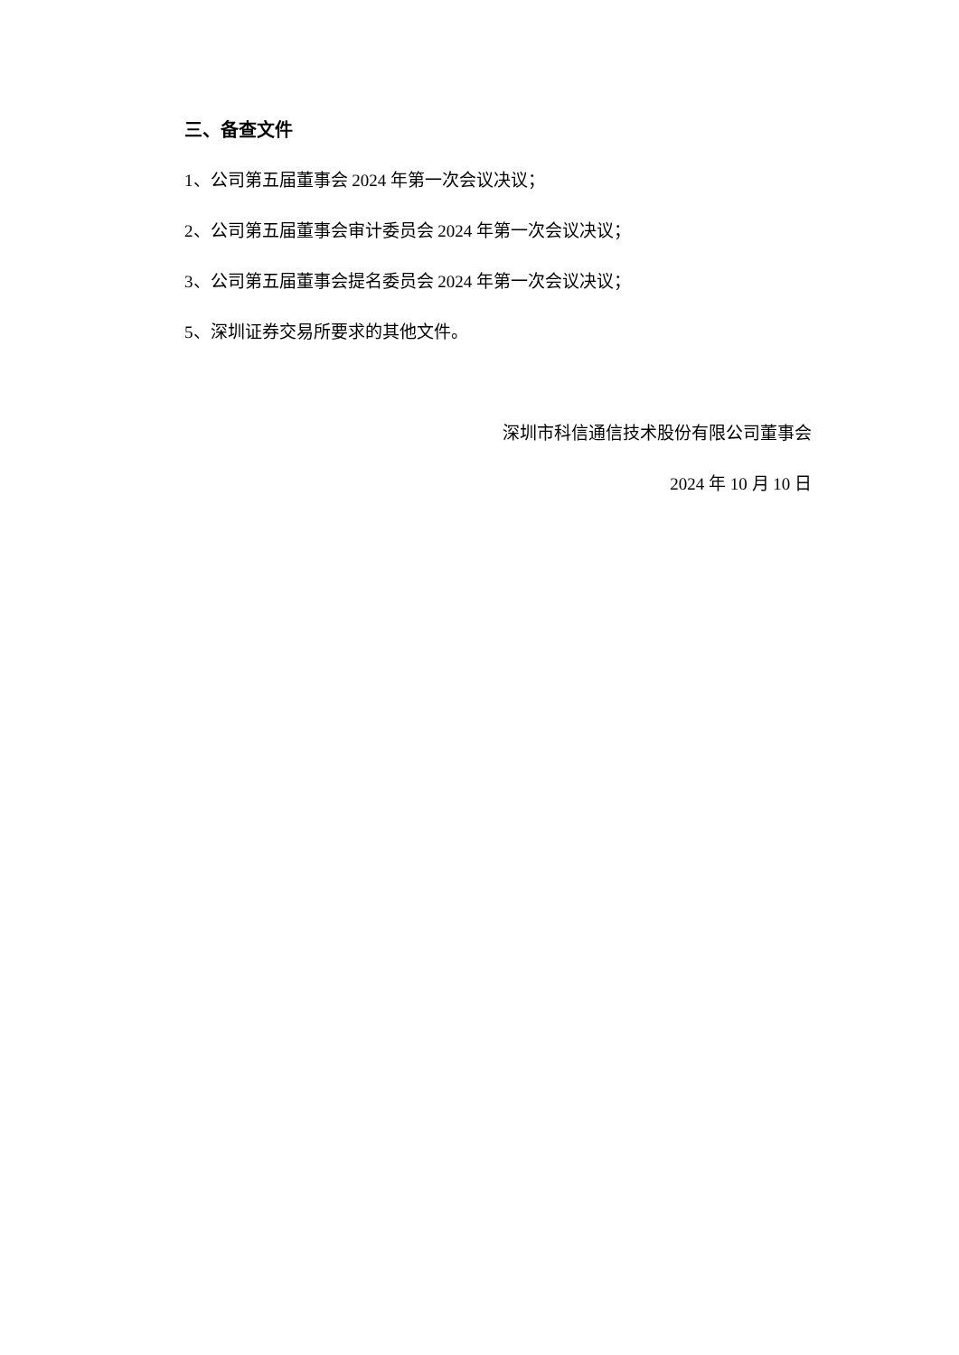三、备查文件
1、公司第五届董事会 2024 年第一次会议决议；
2、公司第五届董事会审计委员会 2024 年第一次会议决议；
3、公司第五届董事会提名委员会 2024 年第一次会议决议；
5、深圳证券交易所要求的其他文件。
深圳市科信通信技术股份有限公司董事会
2024 年 10 月 10 日